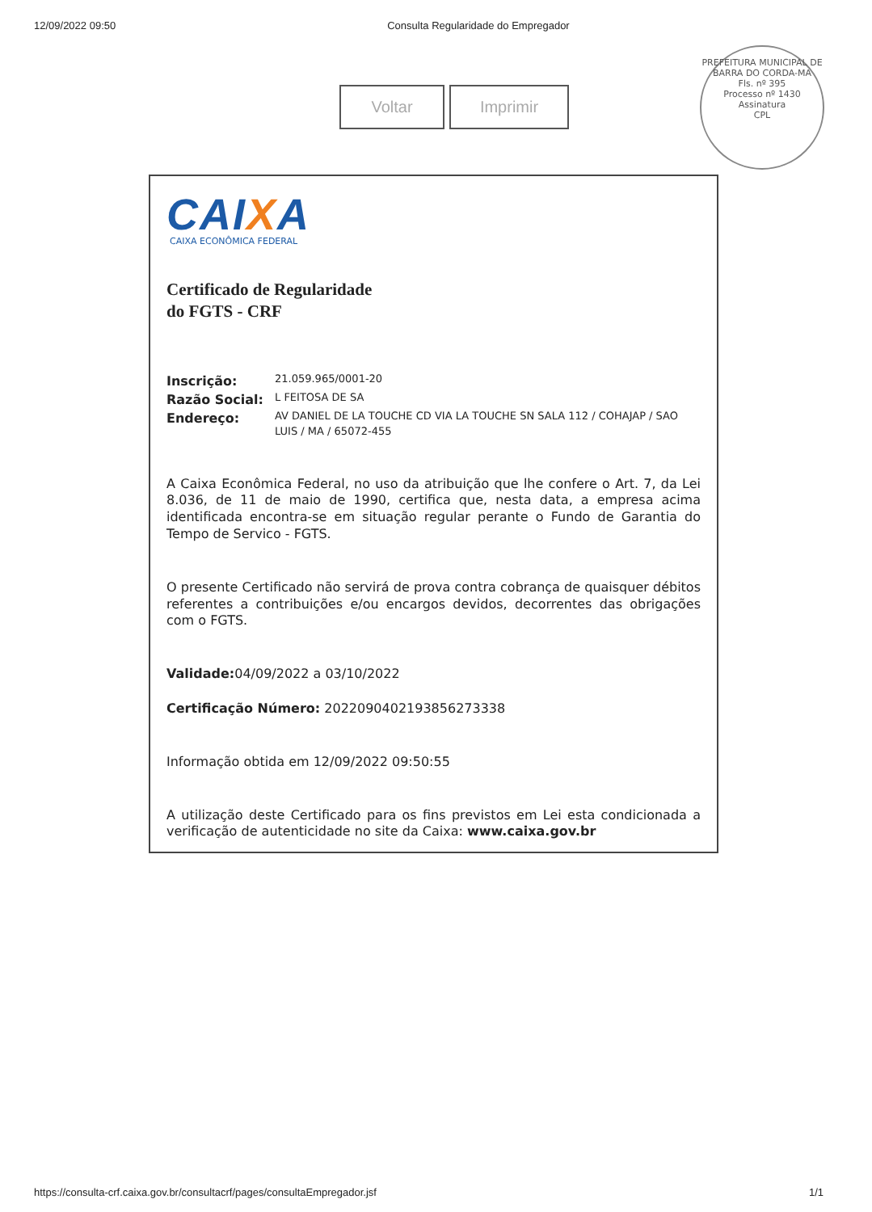12/09/2022 09:50 Consulta Regularidade do Empregador
Voltar Imprimir
PREFEITURA MUNICIPAL DE BARRA DO CORDA-MA
Fls. nº 395
Processo nº 1430
Assinatura
CPL
CAIXA
CAIXA ECONÔMICA FEDERAL
Certificado de Regularidade
do FGTS - CRF
Inscrição: 21.059.965/0001-20
Razão Social: L FEITOSA DE SA
Endereço: AV DANIEL DE LA TOUCHE CD VIA LA TOUCHE SN SALA 112 / COHAJAP / SAO LUIS / MA / 65072-455
A Caixa Econômica Federal, no uso da atribuição que lhe confere o Art. 7, da Lei 8.036, de 11 de maio de 1990, certifica que, nesta data, a empresa acima identificada encontra-se em situação regular perante o Fundo de Garantia do Tempo de Servico - FGTS.
O presente Certificado não servirá de prova contra cobrança de quaisquer débitos referentes a contribuições e/ou encargos devidos, decorrentes das obrigações com o FGTS.
Validade: 04/09/2022 a 03/10/2022
Certificação Número: 2022090402193856273338
Informação obtida em 12/09/2022 09:50:55
A utilização deste Certificado para os fins previstos em Lei esta condicionada a verificação de autenticidade no site da Caixa: www.caixa.gov.br
https://consulta-crf.caixa.gov.br/consultacrf/pages/consultaEmpregador.jsf
1/1